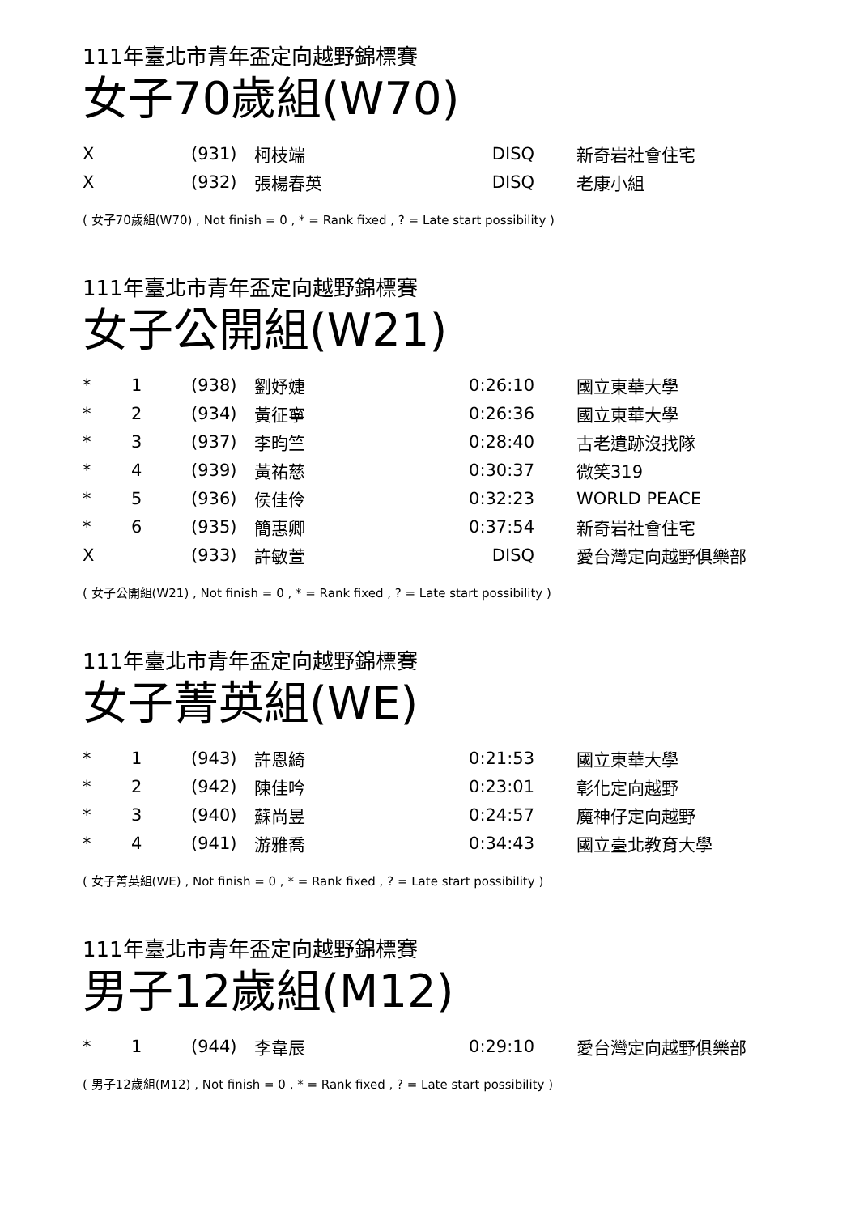111年臺北市青年盃定向越野錦標賽
女子70歲組(W70)
| X | | (931) | 柯枝端 | DISQ | 新奇岩社會住宅 |
| X | | (932) | 張楊春英 | DISQ | 老康小組 |
( 女子70歲組(W70) , Not finish = 0 , * = Rank fixed , ? = Late start possibility )
111年臺北市青年盃定向越野錦標賽
女子公開組(W21)
| * | 1 | (938) | 劉妤婕 | 0:26:10 | 國立東華大學 |
| * | 2 | (934) | 黃征寧 | 0:26:36 | 國立東華大學 |
| * | 3 | (937) | 李昀竺 | 0:28:40 | 古老遺跡沒找隊 |
| * | 4 | (939) | 黃祐慈 | 0:30:37 | 微笑319 |
| * | 5 | (936) | 侯佳伶 | 0:32:23 | WORLD PEACE |
| * | 6 | (935) | 簡惠卿 | 0:37:54 | 新奇岩社會住宅 |
| X | | (933) | 許敏萱 | DISQ | 愛台灣定向越野俱樂部 |
( 女子公開組(W21) , Not finish = 0 , * = Rank fixed , ? = Late start possibility )
111年臺北市青年盃定向越野錦標賽
女子菁英組(WE)
| * | 1 | (943) | 許恩綺 | 0:21:53 | 國立東華大學 |
| * | 2 | (942) | 陳佳吟 | 0:23:01 | 彰化定向越野 |
| * | 3 | (940) | 蘇尚昱 | 0:24:57 | 魔神仔定向越野 |
| * | 4 | (941) | 游雅喬 | 0:34:43 | 國立臺北教育大學 |
( 女子菁英組(WE) , Not finish = 0 , * = Rank fixed , ? = Late start possibility )
111年臺北市青年盃定向越野錦標賽
男子12歲組(M12)
| * | 1 | (944) | 李韋辰 | 0:29:10 | 愛台灣定向越野俱樂部 |
( 男子12歲組(M12) , Not finish = 0 , * = Rank fixed , ? = Late start possibility )